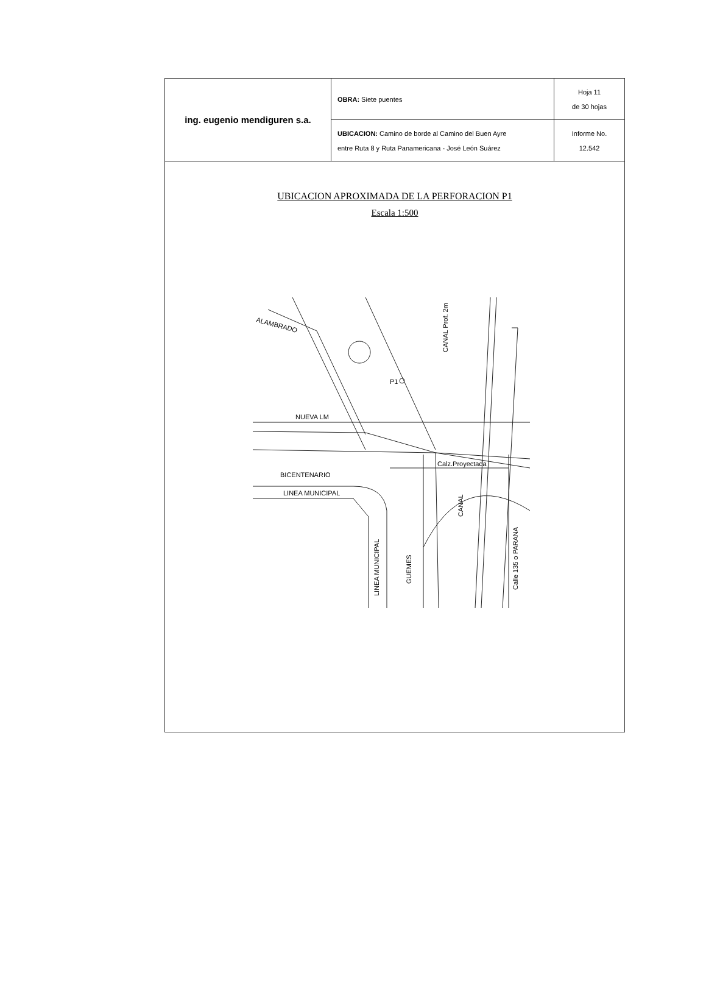| ing. eugenio mendiguren s.a. | OBRA: Siete puentes | Hoja 11 de 30 hojas |
| | UBICACION: Camino de borde al Camino del Buen Ayre entre Ruta 8 y Ruta Panamericana - José León Suárez | Informe No. 12.542 |
UBICACION APROXIMADA DE LA PERFORACION P1
Escala 1:500
ALAMBRADO
P1
NUEVA LM
BICENTENARIO
LINEA MUNICIPAL
Calz.Proyectada
CANAL Prof. 2m
CANAL
LINEA MUNICIPAL
GUEMES
Calle 135 o PARANA